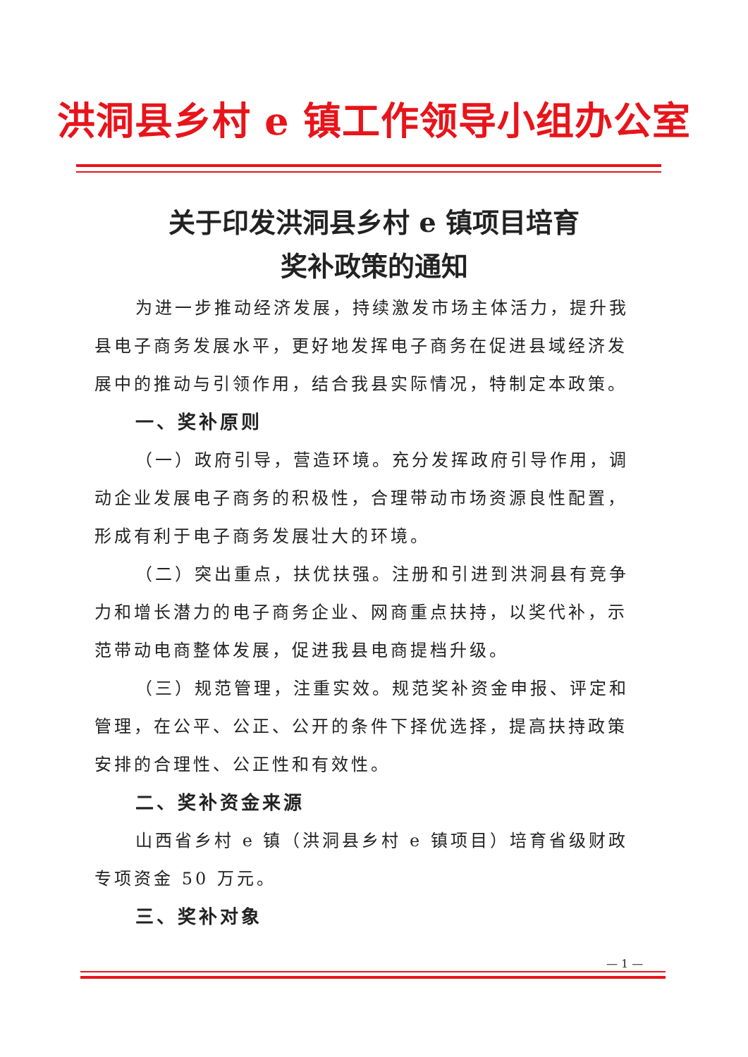洪洞县乡村 e 镇工作领导小组办公室
关于印发洪洞县乡村 e 镇项目培育
奖补政策的通知
为进一步推动经济发展，持续激发市场主体活力，提升我县电子商务发展水平，更好地发挥电子商务在促进县域经济发展中的推动与引领作用，结合我县实际情况，特制定本政策。
一、奖补原则
（一）政府引导，营造环境。充分发挥政府引导作用，调动企业发展电子商务的积极性，合理带动市场资源良性配置，形成有利于电子商务发展壮大的环境。
（二）突出重点，扶优扶强。注册和引进到洪洞县有竞争力和增长潜力的电子商务企业、网商重点扶持，以奖代补，示范带动电商整体发展，促进我县电商提档升级。
（三）规范管理，注重实效。规范奖补资金申报、评定和管理，在公平、公正、公开的条件下择优选择，提高扶持政策安排的合理性、公正性和有效性。
二、奖补资金来源
山西省乡村 e 镇（洪洞县乡村 e 镇项目）培育省级财政专项资金 50 万元。
三、奖补对象
— 1 —